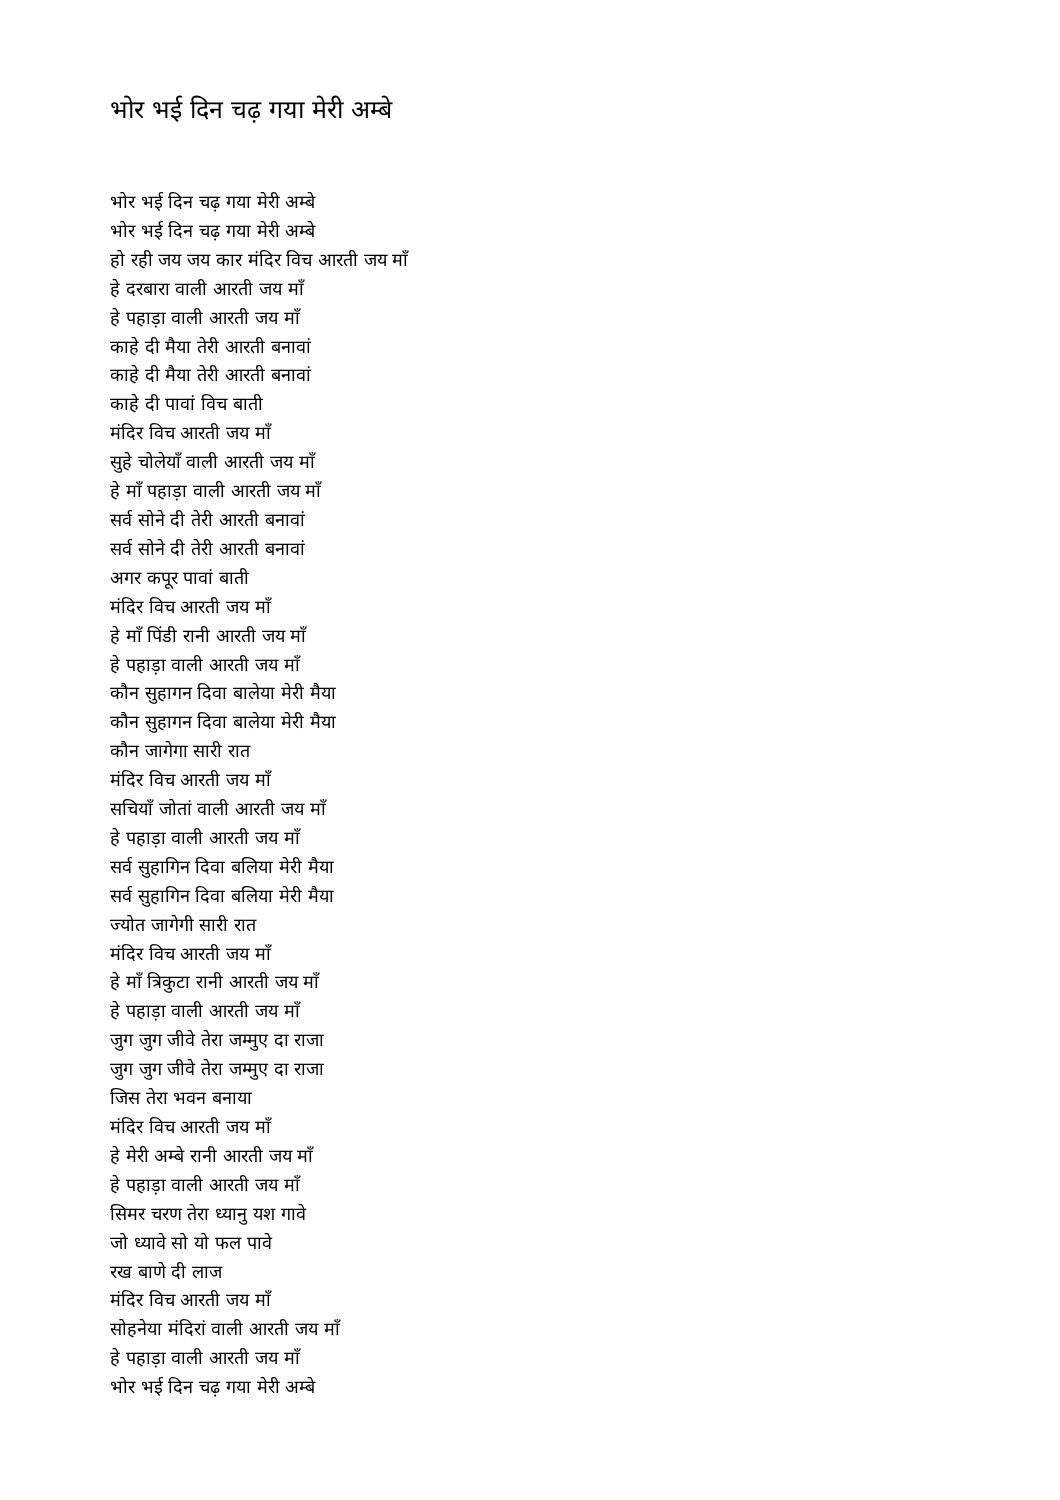भोर भई दिन चढ़ गया मेरी अम्बे
भोर भई दिन चढ़ गया मेरी अम्बे
भोर भई दिन चढ़ गया मेरी अम्बे
हो रही जय जय कार मंदिर विच आरती जय माँ
हे दरबारा वाली आरती जय माँ
हे पहाड़ा वाली आरती जय माँ
काहे दी मैया तेरी आरती बनावां
काहे दी मैया तेरी आरती बनावां
काहे दी पावां विच बाती
मंदिर विच आरती जय माँ
सुहे चोलेयाँ वाली आरती जय माँ
हे माँ पहाड़ा वाली आरती जय माँ
सर्व सोने दी तेरी आरती बनावां
सर्व सोने दी तेरी आरती बनावां
अगर कपूर पावां बाती
मंदिर विच आरती जय माँ
हे माँ पिंडी रानी आरती जय माँ
हे पहाड़ा वाली आरती जय माँ
कौन सुहागन दिवा बालेया मेरी मैया
कौन सुहागन दिवा बालेया मेरी मैया
कौन जागेगा सारी रात
मंदिर विच आरती जय माँ
सचियाँ जोतां वाली आरती जय माँ
हे पहाड़ा वाली आरती जय माँ
सर्व सुहागिन दिवा बलिया मेरी मैया
सर्व सुहागिन दिवा बलिया मेरी मैया
ज्योत जागेगी सारी रात
मंदिर विच आरती जय माँ
हे माँ त्रिकुटा रानी आरती जय माँ
हे पहाड़ा वाली आरती जय माँ
जुग जुग जीवे तेरा जम्मुए दा राजा
जुग जुग जीवे तेरा जम्मुए दा राजा
जिस तेरा भवन बनाया
मंदिर विच आरती जय माँ
हे मेरी अम्बे रानी आरती जय माँ
हे पहाड़ा वाली आरती जय माँ
सिमर चरण तेरा ध्यानु यश गावे
जो ध्यावे सो यो फल पावे
रख बाणे दी लाज
मंदिर विच आरती जय माँ
सोहनेया मंदिरां वाली आरती जय माँ
हे पहाड़ा वाली आरती जय माँ
भोर भई दिन चढ़ गया मेरी अम्बे